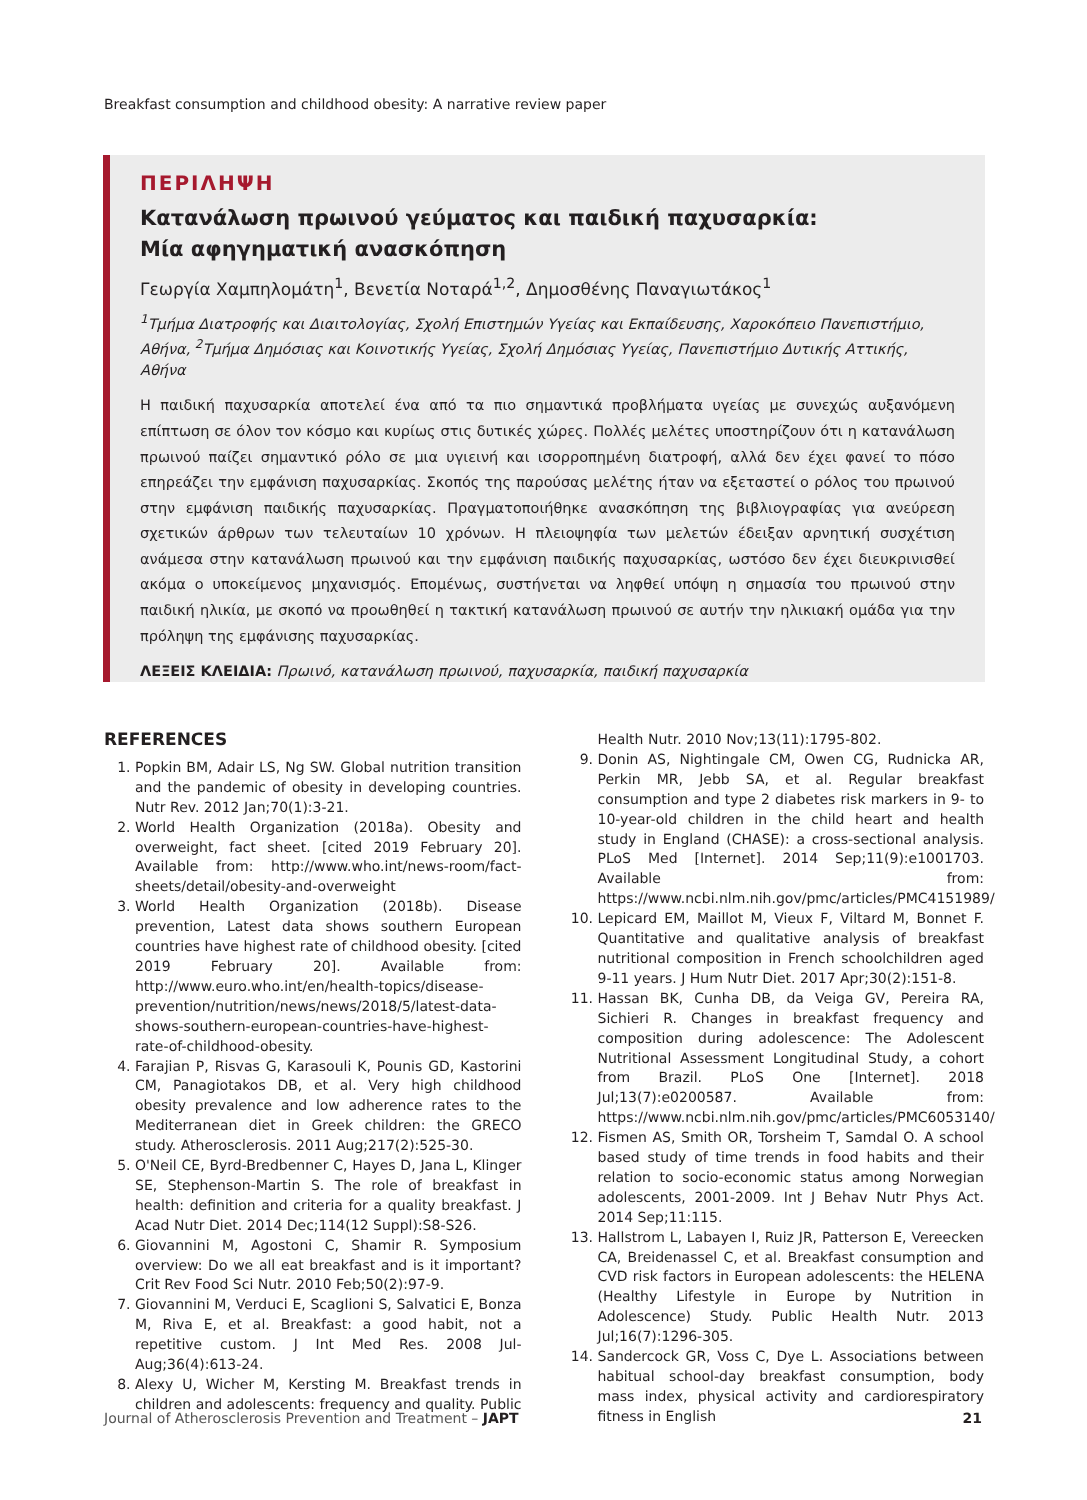Breakfast consumption and childhood obesity: A narrative review paper
ΠΕΡΙΛΗΨΗ
Κατανάλωση πρωινού γεύματος και παιδική παχυσαρκία:
Μία αφηγηματική ανασκόπηση
Γεωργία Χαμπηλομάτη<sup>1</sup>, Βενετία Νοταρά<sup>1,2</sup>, Δημοσθένης Παναγιωτάκος<sup>1</sup>
<sup>1</sup> Τμήμα Διατροφής και Διαιτολογίας, Σχολή Επιστημών Υγείας και Εκπαίδευσης, Χαροκόπειο Πανεπιστήμιο, Αθήνα, <sup>2</sup>Τμήμα Δημόσιας και Κοινοτικής Υγείας, Σχολή Δημόσιας Υγείας, Πανεπιστήμιο Δυτικής Αττικής, Αθήνα
Η παιδική παχυσαρκία αποτελεί ένα από τα πιο σημαντικά προβλήματα υγείας με συνεχώς αυξανόμενη επίπτωση σε όλον τον κόσμο και κυρίως στις δυτικές χώρες. Πολλές μελέτες υποστηρίζουν ότι η κατανάλωση πρωινού παίζει σημαντικό ρόλο σε μια υγιεινή και ισορροπημένη διατροφή, αλλά δεν έχει φανεί το πόσο επηρεάζει την εμφάνιση παχυσαρκίας. Σκοπός της παρούσας μελέτης ήταν να εξεταστεί ο ρόλος του πρωινού στην εμφάνιση παιδικής παχυσαρκίας. Πραγματοποιήθηκε ανασκόπηση της βιβλιογραφίας για ανεύρεση σχετικών άρθρων των τελευταίων 10 χρόνων. Η πλειοψηφία των μελετών έδειξαν αρνητική συσχέτιση ανάμεσα στην κατανάλωση πρωινού και την εμφάνιση παιδικής παχυσαρκίας, ωστόσο δεν έχει διευκρινισθεί ακόμα ο υποκείμενος μηχανισμός. Επομένως, συστήνεται να ληφθεί υπόψη η σημασία του πρωινού στην παιδική ηλικία, με σκοπό να προωθηθεί η τακτική κατανάλωση πρωινού σε αυτήν την ηλικιακή ομάδα για την πρόληψη της εμφάνισης παχυσαρκίας.
ΛΕΞΕΙΣ ΚΛΕΙΔΙΑ: Πρωινό, κατανάλωση πρωινού, παχυσαρκία, παιδική παχυσαρκία
REFERENCES
1. Popkin BM, Adair LS, Ng SW. Global nutrition transition and the pandemic of obesity in developing countries. Nutr Rev. 2012 Jan;70(1):3-21.
2. World Health Organization (2018a). Obesity and overweight, fact sheet. [cited 2019 February 20]. Available from: http://www.who.int/news-room/fact-sheets/detail/obesity-and-overweight
3. World Health Organization (2018b). Disease prevention, Latest data shows southern European countries have highest rate of childhood obesity. [cited 2019 February 20]. Available from: http://www.euro.who.int/en/health-topics/disease-prevention/nutrition/news/news/2018/5/latest-data-shows-southern-european-countries-have-highest-rate-of-childhood-obesity.
4. Farajian P, Risvas G, Karasouli K, Pounis GD, Kastorini CM, Panagiotakos DB, et al. Very high childhood obesity prevalence and low adherence rates to the Mediterranean diet in Greek children: the GRECO study. Atherosclerosis. 2011 Aug;217(2):525-30.
5. O'Neil CE, Byrd-Bredbenner C, Hayes D, Jana L, Klinger SE, Stephenson-Martin S. The role of breakfast in health: definition and criteria for a quality breakfast. J Acad Nutr Diet. 2014 Dec;114(12 Suppl):S8-S26.
6. Giovannini M, Agostoni C, Shamir R. Symposium overview: Do we all eat breakfast and is it important? Crit Rev Food Sci Nutr. 2010 Feb;50(2):97-9.
7. Giovannini M, Verduci E, Scaglioni S, Salvatici E, Bonza M, Riva E, et al. Breakfast: a good habit, not a repetitive custom. J Int Med Res. 2008 Jul-Aug;36(4):613-24.
8. Alexy U, Wicher M, Kersting M. Breakfast trends in children and adolescents: frequency and quality. Public Health Nutr. 2010 Nov;13(11):1795-802.
9. Donin AS, Nightingale CM, Owen CG, Rudnicka AR, Perkin MR, Jebb SA, et al. Regular breakfast consumption and type 2 diabetes risk markers in 9- to 10-year-old children in the child heart and health study in England (CHASE): a cross-sectional analysis. PLoS Med [Internet]. 2014 Sep;11(9):e1001703. Available from: https://www.ncbi.nlm.nih.gov/pmc/articles/PMC4151989/
10. Lepicard EM, Maillot M, Vieux F, Viltard M, Bonnet F. Quantitative and qualitative analysis of breakfast nutritional composition in French schoolchildren aged 9-11 years. J Hum Nutr Diet. 2017 Apr;30(2):151-8.
11. Hassan BK, Cunha DB, da Veiga GV, Pereira RA, Sichieri R. Changes in breakfast frequency and composition during adolescence: The Adolescent Nutritional Assessment Longitudinal Study, a cohort from Brazil. PLoS One [Internet]. 2018 Jul;13(7):e0200587. Available from: https://www.ncbi.nlm.nih.gov/pmc/articles/PMC6053140/
12. Fismen AS, Smith OR, Torsheim T, Samdal O. A school based study of time trends in food habits and their relation to socio-economic status among Norwegian adolescents, 2001-2009. Int J Behav Nutr Phys Act. 2014 Sep;11:115.
13. Hallstrom L, Labayen I, Ruiz JR, Patterson E, Vereecken CA, Breidenassel C, et al. Breakfast consumption and CVD risk factors in European adolescents: the HELENA (Healthy Lifestyle in Europe by Nutrition in Adolescence) Study. Public Health Nutr. 2013 Jul;16(7):1296-305.
14. Sandercock GR, Voss C, Dye L. Associations between habitual school-day breakfast consumption, body mass index, physical activity and cardiorespiratory fitness in English
Journal of Atherosclerosis Prevention and Treatment – JAPT 21